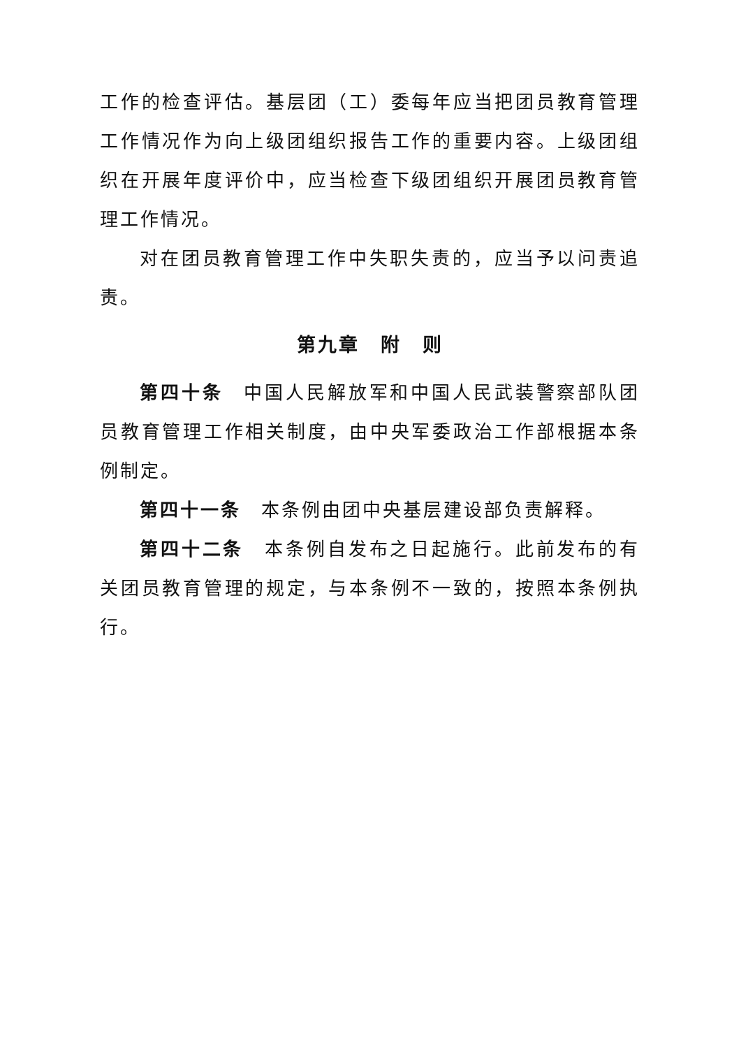工作的检查评估。基层团（工）委每年应当把团员教育管理工作情况作为向上级团组织报告工作的重要内容。上级团组织在开展年度评价中，应当检查下级团组织开展团员教育管理工作情况。
对在团员教育管理工作中失职失责的，应当予以问责追责。
第九章　附　则
第四十条　中国人民解放军和中国人民武装警察部队团员教育管理工作相关制度，由中央军委政治工作部根据本条例制定。
第四十一条　本条例由团中央基层建设部负责解释。
第四十二条　本条例自发布之日起施行。此前发布的有关团员教育管理的规定，与本条例不一致的，按照本条例执行。